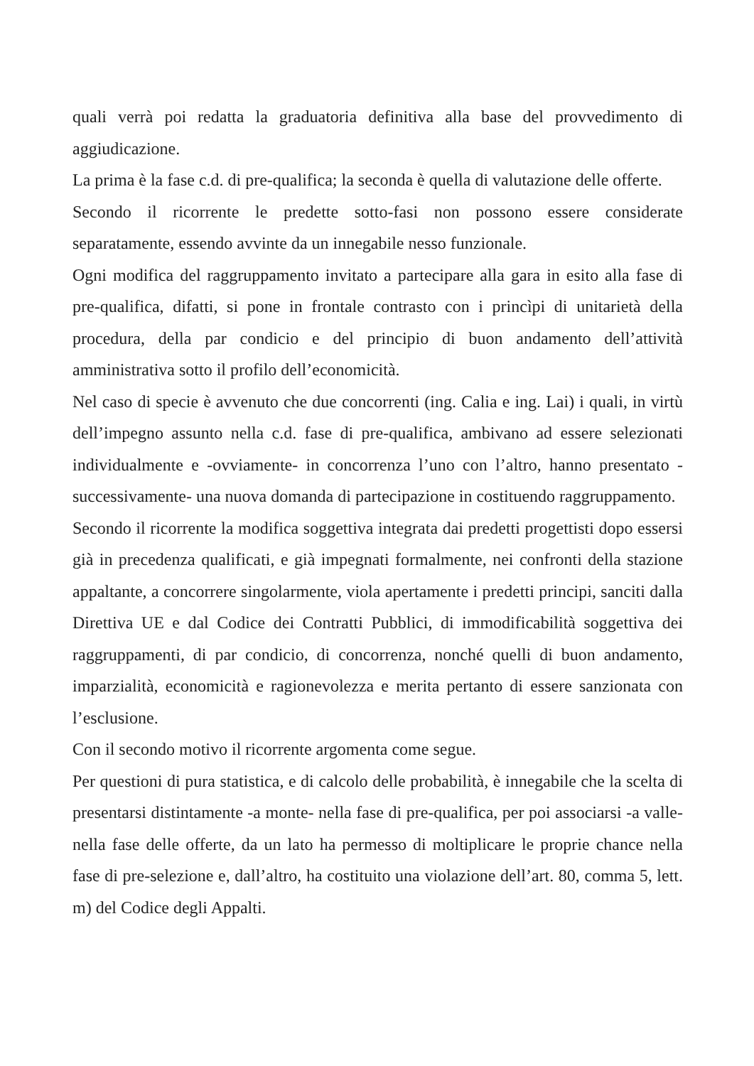quali verrà poi redatta la graduatoria definitiva alla base del provvedimento di aggiudicazione.
La prima è la fase c.d. di pre-qualifica; la seconda è quella di valutazione delle offerte.
Secondo il ricorrente le predette sotto-fasi non possono essere considerate separatamente, essendo avvinte da un innegabile nesso funzionale.
Ogni modifica del raggruppamento invitato a partecipare alla gara in esito alla fase di pre-qualifica, difatti, si pone in frontale contrasto con i princìpi di unitarietà della procedura, della par condicio e del principio di buon andamento dell’attività amministrativa sotto il profilo dell’economicità.
Nel caso di specie è avvenuto che due concorrenti (ing. Calia e ing. Lai) i quali, in virtù dell’impegno assunto nella c.d. fase di pre-qualifica, ambivano ad essere selezionati individualmente e -ovviamente- in concorrenza l’uno con l’altro, hanno presentato -successivamente- una nuova domanda di partecipazione in costituendo raggruppamento.
Secondo il ricorrente la modifica soggettiva integrata dai predetti progettisti dopo essersi già in precedenza qualificati, e già impegnati formalmente, nei confronti della stazione appaltante, a concorrere singolarmente, viola apertamente i predetti principi, sanciti dalla Direttiva UE e dal Codice dei Contratti Pubblici, di immodificabilità soggettiva dei raggruppamenti, di par condicio, di concorrenza, nonché quelli di buon andamento, imparzialità, economicità e ragionevolezza e merita pertanto di essere sanzionata con l’esclusione.
Con il secondo motivo il ricorrente argomenta come segue.
Per questioni di pura statistica, e di calcolo delle probabilità, è innegabile che la scelta di presentarsi distintamente -a monte- nella fase di pre-qualifica, per poi associarsi -a valle- nella fase delle offerte, da un lato ha permesso di moltiplicare le proprie chance nella fase di pre-selezione e, dall’altro, ha costituito una violazione dell’art. 80, comma 5, lett. m) del Codice degli Appalti.